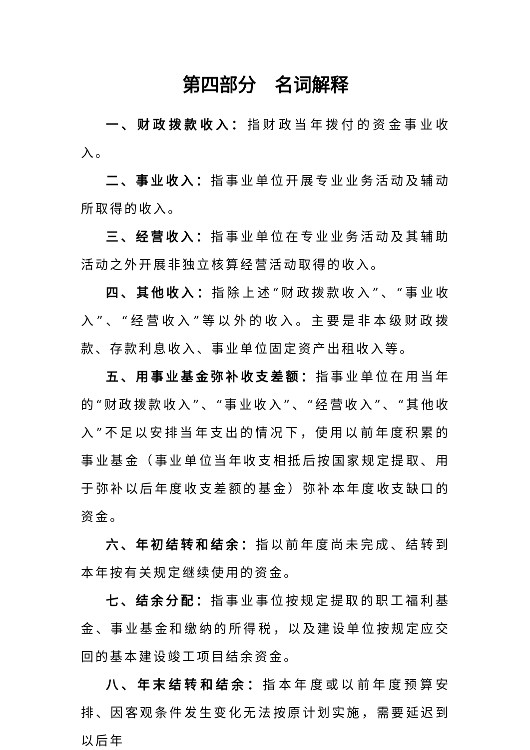第四部分　名词解释
一、财政拨款收入：指财政当年拨付的资金事业收入。
二、事业收入：指事业单位开展专业业务活动及辅动所取得的收入。
三、经营收入：指事业单位在专业业务活动及其辅助活动之外开展非独立核算经营活动取得的收入。
四、其他收入：指除上述“财政拨款收入”、“事业收入”、“经营收入”等以外的收入。主要是非本级财政拨款、存款利息收入、事业单位固定资产出租收入等。
五、用事业基金弥补收支差额：指事业单位在用当年的“财政拨款收入”、“事业收入”、“经营收入”、“其他收入”不足以安排当年支出的情况下，使用以前年度积累的事业基金（事业单位当年收支相抵后按国家规定提取、用于弥补以后年度收支差额的基金）弥补本年度收支缺口的资金。
六、年初结转和结余：指以前年度尚未完成、结转到本年按有关规定继续使用的资金。
七、结余分配：指事业事位按规定提取的职工福利基金、事业基金和缴纳的所得税，以及建设单位按规定应交回的基本建设竣工项目结余资金。
八、年末结转和结余：指本年度或以前年度预算安排、因客观条件发生变化无法按原计划实施，需要延迟到以后年